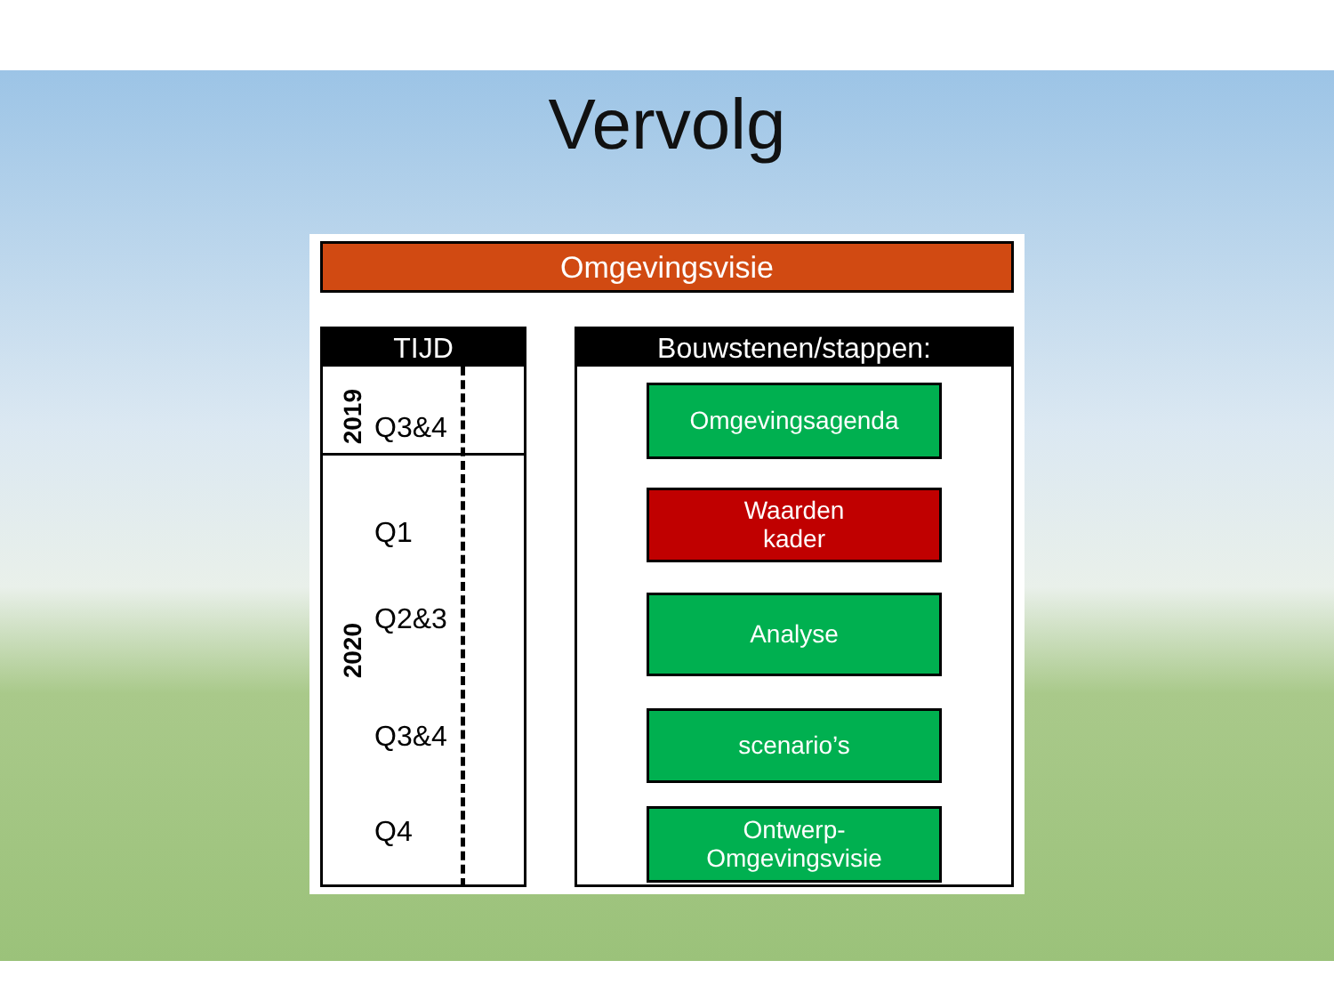Vervolg
Omgevingsvisie
TIJD
2019 Q3&4
2020
Q1
Q2&3
Q3&4
Q4
Bouwstenen/stappen:
Omgevingsagenda
Waarden
kader
Analyse
scenario’s
Ontwerp-
Omgevingsvisie